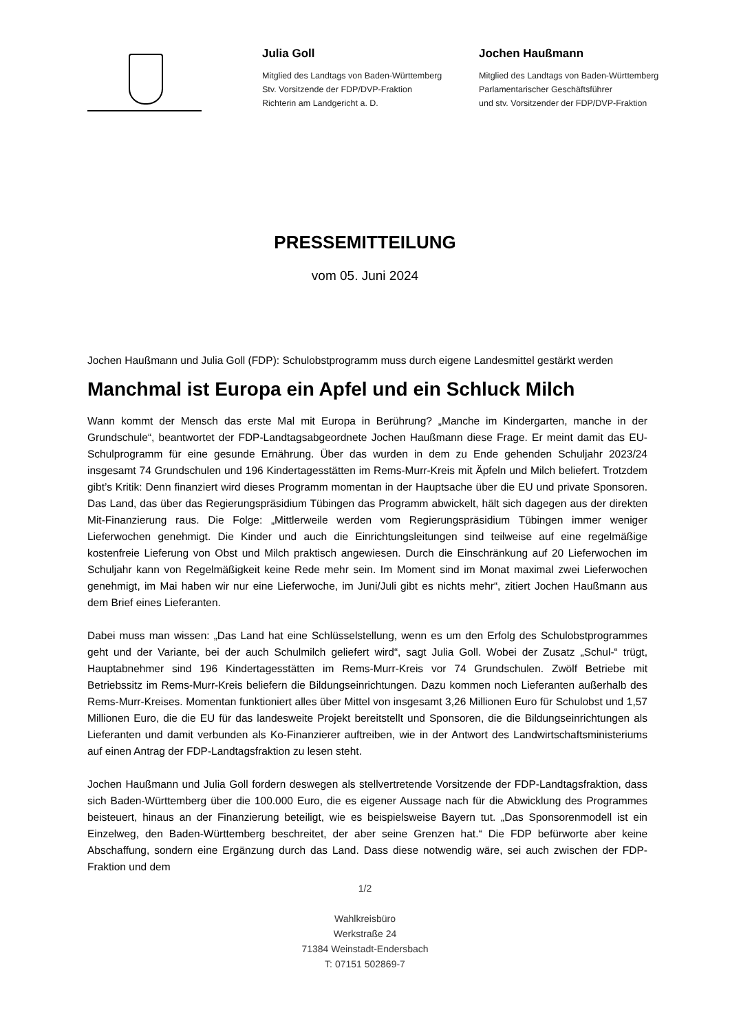Julia Goll
Mitglied des Landtags von Baden-Württemberg
Stv. Vorsitzende der FDP/DVP-Fraktion
Richterin am Landgericht a. D.
Jochen Haußmann
Mitglied des Landtags von Baden-Württemberg
Parlamentarischer Geschäftsführer
und stv. Vorsitzender der FDP/DVP-Fraktion
PRESSEMITTEILUNG
vom 05. Juni 2024
Jochen Haußmann und Julia Goll (FDP): Schulobstprogramm muss durch eigene Landesmittel gestärkt werden
Manchmal ist Europa ein Apfel und ein Schluck Milch
Wann kommt der Mensch das erste Mal mit Europa in Berührung? „Manche im Kindergarten, manche in der Grundschule“, beantwortet der FDP-Landtagsabgeordnete Jochen Haußmann diese Frage. Er meint damit das EU-Schulprogramm für eine gesunde Ernährung. Über das wurden in dem zu Ende gehenden Schuljahr 2023/24 insgesamt 74 Grundschulen und 196 Kindertagesstätten im Rems-Murr-Kreis mit Äpfeln und Milch beliefert. Trotzdem gibt’s Kritik: Denn finanziert wird dieses Programm momentan in der Hauptsache über die EU und private Sponsoren. Das Land, das über das Regierungspräsidium Tübingen das Programm abwickelt, hält sich dagegen aus der direkten Mit-Finanzierung raus. Die Folge: „Mittlerweile werden vom Regierungspräsidium Tübingen immer weniger Lieferwochen genehmigt. Die Kinder und auch die Einrichtungsleitungen sind teilweise auf eine regelmäßige kostenfreie Lieferung von Obst und Milch praktisch angewiesen. Durch die Einschränkung auf 20 Lieferwochen im Schuljahr kann von Regelmäßigkeit keine Rede mehr sein. Im Moment sind im Monat maximal zwei Lieferwochen genehmigt, im Mai haben wir nur eine Lieferwoche, im Juni/Juli gibt es nichts mehr“, zitiert Jochen Haußmann aus dem Brief eines Lieferanten.
Dabei muss man wissen: „Das Land hat eine Schlüsselstellung, wenn es um den Erfolg des Schulobstprogrammes geht und der Variante, bei der auch Schulmilch geliefert wird“, sagt Julia Goll. Wobei der Zusatz „Schul-“ trügt, Hauptabnehmer sind 196 Kindertagesstätten im Rems-Murr-Kreis vor 74 Grundschulen. Zwölf Betriebe mit Betriebssitz im Rems-Murr-Kreis beliefern die Bildungseinrichtungen. Dazu kommen noch Lieferanten außerhalb des Rems-Murr-Kreises. Momentan funktioniert alles über Mittel von insgesamt 3,26 Millionen Euro für Schulobst und 1,57 Millionen Euro, die die EU für das landesweite Projekt bereitstellt und Sponsoren, die die Bildungseinrichtungen als Lieferanten und damit verbunden als Ko-Finanzierer auftreiben, wie in der Antwort des Landwirtschaftsministeriums auf einen Antrag der FDP-Landtagsfraktion zu lesen steht.
Jochen Haußmann und Julia Goll fordern deswegen als stellvertretende Vorsitzende der FDP-Landtagsfraktion, dass sich Baden-Württemberg über die 100.000 Euro, die es eigener Aussage nach für die Abwicklung des Programmes beisteuert, hinaus an der Finanzierung beteiligt, wie es beispielsweise Bayern tut. „Das Sponsorenmodell ist ein Einzelweg, den Baden-Württemberg beschreitet, der aber seine Grenzen hat.“ Die FDP befürworte aber keine Abschaffung, sondern eine Ergänzung durch das Land. Dass diese notwendig wäre, sei auch zwischen der FDP-Fraktion und dem
1/2
Wahlkreisbüro
Werkstraße 24
71384 Weinstadt-Endersbach
T: 07151 502869-7